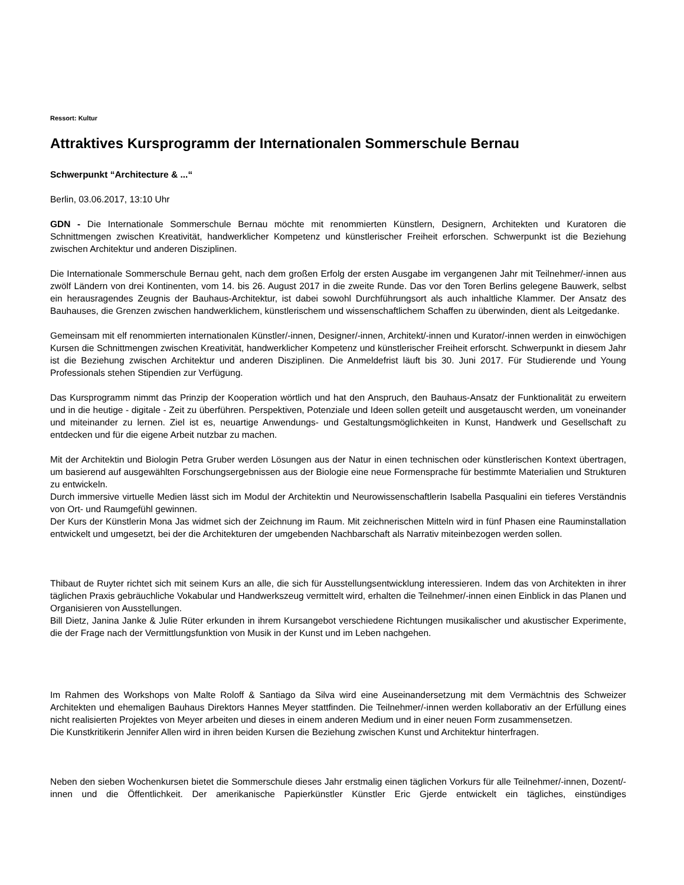Ressort: Kultur
Attraktives Kursprogramm der Internationalen Sommerschule Bernau
Schwerpunkt “Architecture & ...“
Berlin, 03.06.2017, 13:10 Uhr
GDN - Die Internationale Sommerschule Bernau möchte mit renommierten Künstlern, Designern, Architekten und Kuratoren die Schnittmengen zwischen Kreativität, handwerklicher Kompetenz und künstlerischer Freiheit erforschen. Schwerpunkt ist die Beziehung zwischen Architektur und anderen Disziplinen.
Die Internationale Sommerschule Bernau geht, nach dem großen Erfolg der ersten Ausgabe im vergangenen Jahr mit Teilnehmer/-innen aus zwölf Ländern von drei Kontinenten, vom 14. bis 26. August 2017 in die zweite Runde. Das vor den Toren Berlins gelegene Bauwerk, selbst ein herausragendes Zeugnis der Bauhaus-Architektur, ist dabei sowohl Durchführungsort als auch inhaltliche Klammer. Der Ansatz des Bauhauses, die Grenzen zwischen handwerklichem, künstlerischem und wissenschaftlichem Schaffen zu überwinden, dient als Leitgedanke.
Gemeinsam mit elf renommierten internationalen Künstler/-innen, Designer/-innen, Architekt/-innen und Kurator/-innen werden in einwöchigen Kursen die Schnittmengen zwischen Kreativität, handwerklicher Kompetenz und künstlerischer Freiheit erforscht. Schwerpunkt in diesem Jahr ist die Beziehung zwischen Architektur und anderen Disziplinen. Die Anmeldefrist läuft bis 30. Juni 2017. Für Studierende und Young Professionals stehen Stipendien zur Verfügung.
Das Kursprogramm nimmt das Prinzip der Kooperation wörtlich und hat den Anspruch, den Bauhaus-Ansatz der Funktionalität zu erweitern und in die heutige - digitale - Zeit zu überführen. Perspektiven, Potenziale und Ideen sollen geteilt und ausgetauscht werden, um voneinander und miteinander zu lernen. Ziel ist es, neuartige Anwendungs- und Gestaltungsmöglichkeiten in Kunst, Handwerk und Gesellschaft zu entdecken und für die eigene Arbeit nutzbar zu machen.
Mit der Architektin und Biologin Petra Gruber werden Lösungen aus der Natur in einen technischen oder künstlerischen Kontext übertragen, um basierend auf ausgewählten Forschungsergebnissen aus der Biologie eine neue Formensprache für bestimmte Materialien und Strukturen zu entwickeln.
Durch immersive virtuelle Medien lässt sich im Modul der Architektin und Neurowissenschaftlerin Isabella Pasqualini ein tieferes Verständnis von Ort- und Raumgefühl gewinnen.
Der Kurs der Künstlerin Mona Jas widmet sich der Zeichnung im Raum. Mit zeichnerischen Mitteln wird in fünf Phasen eine Rauminstallation entwickelt und umgesetzt, bei der die Architekturen der umgebenden Nachbarschaft als Narrativ miteinbezogen werden sollen.
Thibaut de Ruyter richtet sich mit seinem Kurs an alle, die sich für Ausstellungsentwicklung interessieren. Indem das von Architekten in ihrer täglichen Praxis gebräuchliche Vokabular und Handwerkszeug vermittelt wird, erhalten die Teilnehmer/-innen einen Einblick in das Planen und Organisieren von Ausstellungen.
Bill Dietz, Janina Janke & Julie Rüter erkunden in ihrem Kursangebot verschiedene Richtungen musikalischer und akustischer Experimente, die der Frage nach der Vermittlungsfunktion von Musik in der Kunst und im Leben nachgehen.
Im Rahmen des Workshops von Malte Roloff & Santiago da Silva wird eine Auseinandersetzung mit dem Vermächtnis des Schweizer Architekten und ehemaligen Bauhaus Direktors Hannes Meyer stattfinden. Die Teilnehmer/-innen werden kollaborativ an der Erfüllung eines nicht realisierten Projektes von Meyer arbeiten und dieses in einem anderen Medium und in einer neuen Form zusammensetzen.
Die Kunstkritikerin Jennifer Allen wird in ihren beiden Kursen die Beziehung zwischen Kunst und Architektur hinterfragen.
Neben den sieben Wochenkursen bietet die Sommerschule dieses Jahr erstmalig einen täglichen Vorkurs für alle Teilnehmer/-innen, Dozent/-innen und die Öffentlichkeit. Der amerikanische Papierkünstler Künstler Eric Gjerde entwickelt ein tägliches, einstündiges